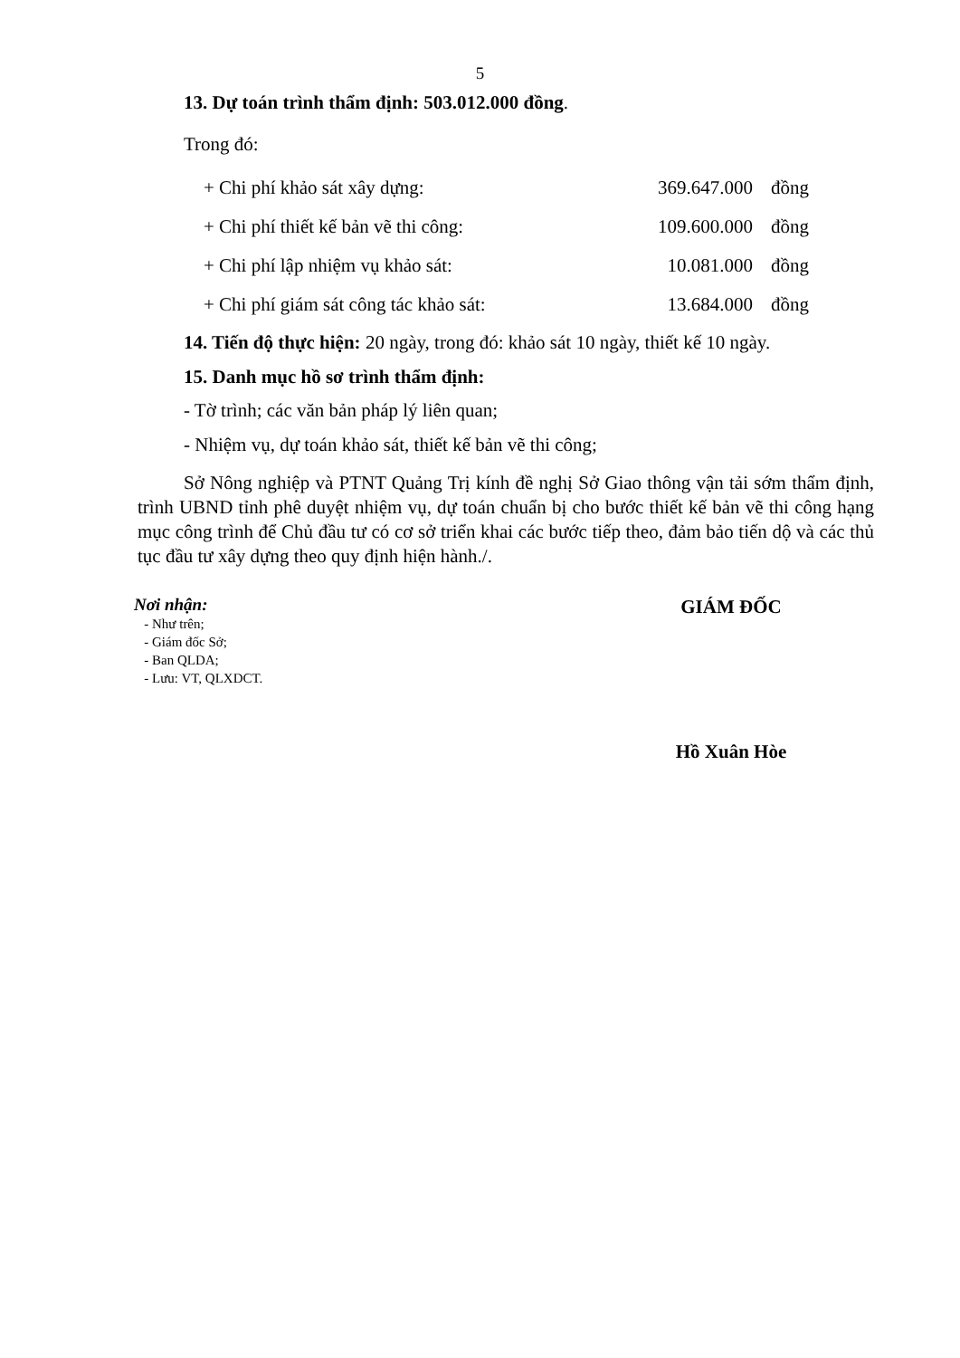5
13. Dự toán trình thẩm định: 503.012.000 đồng.
Trong đó:
| + Chi phí khảo sát xây dựng: | 369.647.000 | đồng |
| + Chi phí thiết kế bản vẽ thi công: | 109.600.000 | đồng |
| + Chi phí lập nhiệm vụ khảo sát: | 10.081.000 | đồng |
| + Chi phí giám sát công tác khảo sát: | 13.684.000 | đồng |
14. Tiến độ thực hiện: 20 ngày, trong đó: khảo sát 10 ngày, thiết kế 10 ngày.
15. Danh mục hồ sơ trình thẩm định:
- Tờ trình; các văn bản pháp lý liên quan;
- Nhiệm vụ, dự toán khảo sát, thiết kế bản vẽ thi công;
Sở Nông nghiệp và PTNT Quảng Trị kính đề nghị Sở Giao thông vận tải sớm thẩm định, trình UBND tỉnh phê duyệt nhiệm vụ, dự toán chuẩn bị cho bước thiết kế bản vẽ thi công hạng mục công trình để Chủ đầu tư có cơ sở triển khai các bước tiếp theo, đảm bảo tiến dộ và các thủ tục đầu tư xây dựng theo quy định hiện hành./.
Nơi nhận:
- Như trên;
- Giám đốc Sở;
- Ban QLDA;
- Lưu: VT, QLXDCT.
GIÁM ĐỐC
Hồ Xuân Hòe